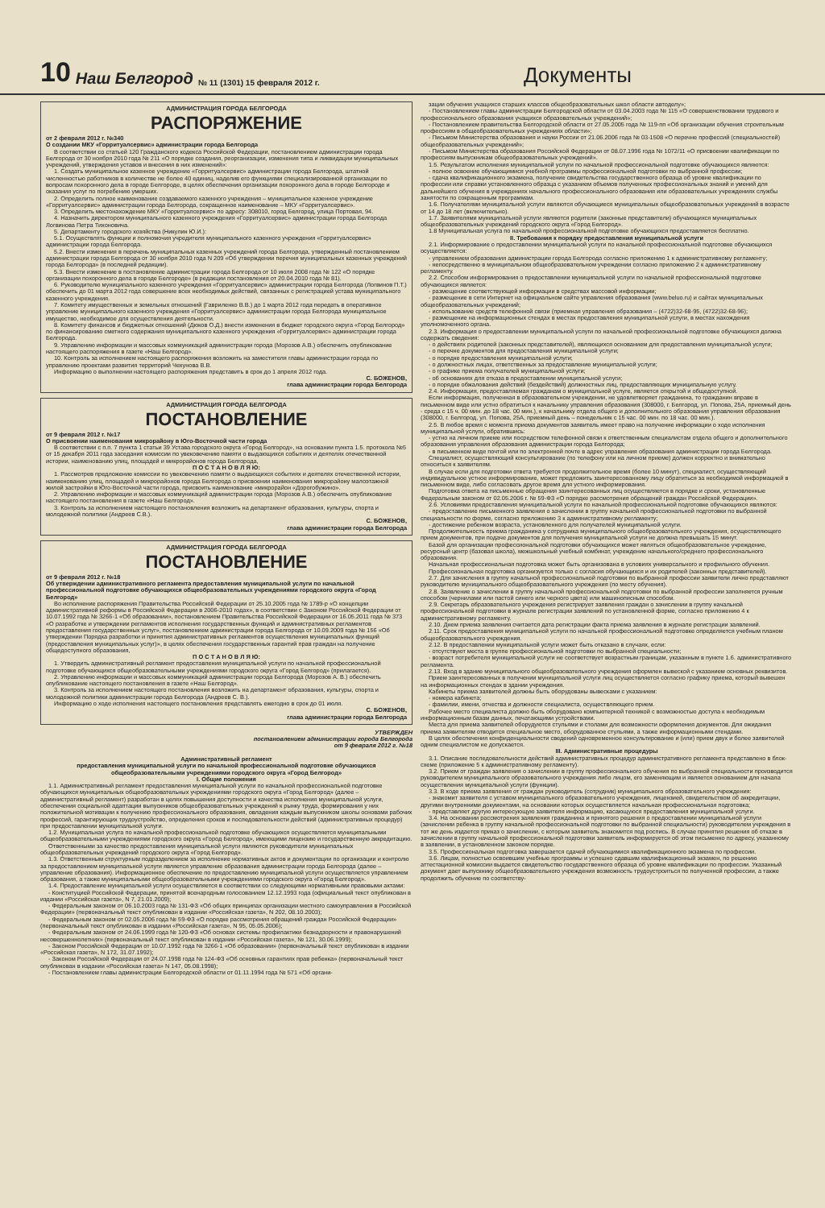10 Наш Белгород № 11 (1301) 15 февраля 2012 г. Документы
АДМИНИСТРАЦИЯ ГОРОДА БЕЛГОРОДА
РАСПОРЯЖЕНИЕ
от 2 февраля 2012 г. №340
О создании МКУ «Горритуалсервис» администрации города Белгорода
В соответствии со статьей 120 Гражданского кодекса Российской Федерации, постановлением администрации города Белгорода от 30 ноября 2010 года № 211 «О порядке создания, реорганизации, изменения типа и ликвидации муниципальных учреждений, утверждения уставов и внесения в них изменений»:
1. Создать муниципальное казенное учреждение «Горритуалсервис» администрации города Белгорода, штатной численностью работников в количестве не более 40 единиц, наделив его функциями специализированной организации по вопросам похоронного дела в городе Белгороде, в целях обеспечения организации похоронного дела в городе Белгороде и оказания услуг по погребению умерших.
2. Определить полное наименование создаваемого казенного учреждения – муниципальное казенное учреждение «Горритуалсервис» администрации города Белгорода, сокращенное наименование – МКУ «Горритуалсервис».
3. Определить местонахождение МКУ «Горритуалсервис» по адресу: 308010, город Белгород, улица Портовая, 94.
4. Назначить директором муниципального казенного учреждения «Горритуалсервис» администрации города Белгорода Логвинова Петра Тихоновича.
5. Департаменту городского хозяйства (Никулин Ю.И.):
5.1. Осуществлять функции и полномочия учредителя муниципального казенного учреждения «Горритуалсервис» администрации города Белгорода.
5.2. Внести изменения в перечень муниципальных казенных учреждений города Белгорода, утвержденный постановлением администрации города Белгорода от 30 ноября 2010 года N 209 «Об утверждении перечня муниципальных казенных учреждений города Белгорода» (в последней редакции).
5.3. Внести изменение в постановление администрации города Белгорода от 10 июля 2008 года № 122 «О порядке организации похоронного дела в городе Белгороде» (в редакции постановления от 20.04.2010 года № 81).
6. Руководителю муниципального казенного учреждения «Горритуалсервис» администрации города Белгорода (Логвинов П.Т.) обеспечить до 01 марта 2012 года совершение всех необходимых действий, связанных с регистрацией устава муниципального казенного учреждения.
7. Комитету имущественных и земельных отношений (Гавриленко В.В.) до 1 марта 2012 года передать в оперативное управление муниципального казенного учреждения «Горритуалсервис» администрации города Белгорода муниципальное имущество, необходимое для осуществления деятельности.
8. Комитету финансов и бюджетных отношений (Дюков О.Д.) внести изменения в бюджет городского округа «Город Белгород» по финансированию сметного содержания муниципального казенного учреждения «Горритуалсервис» администрации города Белгорода.
9. Управлению информации и массовых коммуникаций администрации города (Морозов А.В.) обеспечить опубликование настоящего распоряжения в газете «Наш Белгород».
10. Контроль за исполнением настоящего распоряжения возложить на заместителя главы администрации города по управлению проектами развития территорий Чехунова В.В.
Информацию о выполнении настоящего распоряжения представить в срок до 1 апреля 2012 года.
С. БОЖЕНОВ,
глава администрации города Белгорода
АДМИНИСТРАЦИЯ ГОРОДА БЕЛГОРОДА
ПОСТАНОВЛЕНИЕ
от 9 февраля 2012 г. №17
О присвоении наименования микрорайону в Юго-Восточной части города
В соответствии с п.п. 7 пункта 1 статьи 39 Устава городского округа «Город Белгород», на основании пункта 1.5. протокола №5 от 15 декабря 2011 года заседания комиссии по увековечению памяти о выдающихся событиях и деятелях отечественной истории, наименованию улиц, площадей и микрорайонов города Белгорода,
П О С Т А Н О В Л Я Ю:
1. Рассмотрев предложение комиссии по увековечению памяти о выдающихся событиях и деятелях отечественной истории, наименованию улиц, площадей и микрорайонов города Белгорода о присвоении наименования микрорайону малоэтажной жилой застройки в Юго-Восточной части города, присвоить наименование «микрорайон «Дорогобужино».
2. Управлению информации и массовых коммуникаций администрации города (Морозов А.В.) обеспечить опубликование настоящего постановления в газете «Наш Белгород».
3. Контроль за исполнением настоящего постановления возложить на департамент образования, культуры, спорта и молодежной политики (Андреев С.В.).
С. БОЖЕНОВ,
глава администрации города Белгорода
АДМИНИСТРАЦИЯ ГОРОДА БЕЛГОРОДА
ПОСТАНОВЛЕНИЕ
от 9 февраля 2012 г. №18
Об утверждении административного регламента предоставления муниципальной услуги по начальной профессиональной подготовке обучающихся общеобразовательных учреждениями городского округа «Город Белгород»
Во исполнение распоряжения Правительства Российской Федерации от 25.10.2005 года № 1789-р «О концепции административной реформы в Российской Федерации в 2006-2010 годах», в соответствии с Законом Российской Федерации от 10.07.1992 года № 3266-1 «Об образовании», постановлением Правительства Российской Федерации от 16.05.2011 года № 373 «О разработке и утверждении регламентов исполнения государственных функций и административных регламентов предоставления государственных услуг», постановлением администрации города Белгорода от 10.09.2009 года № 156 «Об утверждении Порядка разработки и принятия административных регламентов осуществления муниципальных функций (предоставления муниципальных услуг)», в целях обеспечения государственных гарантий прав граждан на получение общедоступного образования,
П О С Т А Н О В Л Я Ю:
1. Утвердить административный регламент предоставления муниципальной услуги по начальной профессиональной подготовке обучающихся общеобразовательными учреждениями городского округа «Город Белгород» (прилагается).
2. Управлению информации и массовых коммуникаций администрации города Белгорода (Морозов А. В.) обеспечить опубликование настоящего постановления в газете «Наш Белгород».
3. Контроль за исполнением настоящего постановления возложить на департамент образования, культуры, спорта и молодежной политики администрации города Белгорода (Андреев С. В.).
Информацию о ходе исполнения настоящего постановления представлять ежегодно в срок до 01 июля.
С. БОЖЕНОВ,
глава администрации города Белгорода
УТВЕРЖДЕН
постановлением администрации города Белгорода
от 9 февраля 2012 г. №18
Административный регламент
предоставления муниципальной услуги по начальной профессиональной подготовке обучающихся общеобразовательными учреждениями городского округа «Город Белгород»
I. Общие положения
1.1. Административный регламент предоставления муниципальной услуги по начальной профессиональной подготовке обучающихся муниципальных общеобразовательных учреждениями городского округа «Город Белгород» (далее – административный регламент) разработан в целях повышения доступности и качества исполнения муниципальной услуги, обеспечения социальной адаптации выпускников общеобразовательных учреждений к рынку труда, формирования у них положительной мотивации к получению профессионального образования, овладения каждым выпускником школы основами рабочих профессий, гарантирующих трудоустройство, определения сроков и последовательности действий (административных процедур) при предоставлении муниципальной услуги.
1.2. Муниципальная услуга по начальной профессиональной подготовке обучающихся осуществляется муниципальными общеобразовательными учреждениями городского округа «Город Белгород», имеющими лицензию и государственную аккредитацию.
Ответственными за качество предоставления муниципальной услуги являются руководители муниципальных общеобразовательных учреждений городского округа «Город Белгород».
1.3. Ответственным структурным подразделением за исполнение нормативных актов и документации по организации и контролю за предоставлением муниципальной услуги является управление образования администрации города Белгорода (далее – управление образования). Информационное обеспечение по предоставлению муниципальной услуги осуществляется управлением образования, а также муниципальными общеобразовательными учреждениями городского округа «Город Белгород».
1.4. Предоставление муниципальной услуги осуществляется в соответствии со следующими нормативными правовыми актами:
- Конституцией Российской Федерации, принятой всенародным голосованием 12.12.1993 года (официальный текст опубликован в издании «Российская газета», N 7, 21.01.2009);
- Федеральным законом от 06.10.2003 года № 131-ФЗ «Об общих принципах организации местного самоуправления в Российской Федерации» (первоначальный текст опубликован в издании «Российская газета», N 202, 08.10.2003);
- Федеральным законом от 02.05.2006 года № 59-ФЗ «О порядке рассмотрения обращений граждан Российской Федерации» (первоначальный текст опубликован в издании «Российская газета», N 95, 05.05.2006);
- Федеральным законом от 24.06.1999 года № 120-ФЗ «Об основах системы профилактики безнадзорности и правонарушений несовершеннолетних» (первоначальный текст опубликован в издании «Российская газета», № 121, 30.06.1999);
- Законом Российской Федерации от 10.07.1992 года № 3266-1 «Об образовании» (первоначальный текст опубликован в издании «Российская газета», N 172, 31.07.1992);
- Законом Российской Федерации от 24.07.1998 года № 124-ФЗ «Об основных гарантиях прав ребенка» (первоначальный текст опубликован в издании «Российская газета» N 147, 05.08.1998);
- Постановлением главы администрации Белгородской области от 01.11.1994 года № 571 «Об органи-
зации обучения учащихся старших классов общеобразовательных школ области автоделу»;
- Постановлением главы администрации Белгородской области от 03.04.2003 года № 115 «О совершенствовании трудового и профессионального образования учащихся образовательных учреждений»;
- Постановлением правительства Белгородской области от 27.05.2005 года № 119-пп «Об организации обучения строительным профессиям в общеобразовательных учреждениях области»;
- Письмом Министерства образования и науки России от 21.06.2006 года № 03-1508 «О перечне профессий (специальностей) общеобразовательных учреждений»;
- Письмом Министерства образования Российской Федерации от 08.07.1996 года № 1072/11 «О присвоении квалификации по профессиям выпускникам общеобразовательных учреждений».
1.5. Результатом исполнения муниципальной услуги по начальной профессиональной подготовке обучающихся являются:
- полное освоение обучающимися учебной программы профессиональной подготовки по выбранной профессии;
- сдача квалификационного экзамена, получение свидетельства государственного образца об уровне квалификации по профессии или справки установленного образца с указанием объемов полученных профессиональных знаний и умений для дальнейшего обучения в учреждениях начального профессионального образования или образовательных учреждениях службы занятости по сокращенным программам.
1.6. Получателями муниципальной услуги являются обучающиеся муниципальных общеобразовательных учреждений в возрасте от 14 до 18 лет (включительно).
1.7. Заявителями муниципальной услуги являются родители (законные представители) обучающихся муниципальных общеобразовательных учреждений городского округа «Город Белгород».
1.8 Муниципальная услуга по начальной профессиональной подготовке обучающихся предоставляется бесплатно.
II. Требования к порядку предоставления муниципальной услуги
2.1. Информирование о предоставлении муниципальной услуги по начальной профессиональной подготовке обучающихся осуществляется:
- управлением образования администрации города Белгорода согласно приложению 1 к административному регламенту;
- непосредственно в муниципальном общеобразовательном учреждении согласно приложению 2 к административному регламенту.
2.2. Способом информирования о предоставлении муниципальной услуги по начальной профессиональной подготовке обучающихся является:
- размещение соответствующей информации в средствах массовой информации;
- размещение в сети Интернет на официальном сайте управления образования (www.beluo.ru) и сайтах муниципальных общеобразовательных учреждений;
- использование средств телефонной связи (приемная управления образования – (4722)32-68-95, (4722)32-68-96);
- размещение на информационных стендах в местах предоставления муниципальной услуги, в местах нахождения уполномоченного органа.
2.3. Информация о предоставлении муниципальной услуги по начальной профессиональной подготовке обучающихся должна содержать сведения:
- о действиях родителей (законных представителей), являющихся основанием для предоставления муниципальной услуги;
- о перечне документов для предоставления муниципальной услуги;
- о порядке предоставления муниципальной услуги;
- о должностных лицах, ответственных за предоставление муниципальной услуги;
- о графике приема получателей муниципальной услуги;
- об основаниях для отказа в предоставлении муниципальной услуги;
- о порядке обжалования действий (бездействий) должностных лиц, предоставляющих муниципальную услугу.
2.4. Информация, предоставляемая гражданам о муниципальной услуге, является открытой и общедоступной.
Если информация, полученная в образовательном учреждении, не удовлетворяет гражданина, то гражданин вправе в письменном виде или устно обратиться к начальнику управления образования (308000, г. Белгород, ул. Попова, 25А, приемный день - среда с 15 ч. 00 мин. до 18 час. 00 мин.), к начальнику отдела общего и дополнительного образования управления образования (308000, г. Белгород, ул. Попова, 25А, приемный день – понедельник с 15 час. 00 мин. по 18 час. 00 мин.).
2.5. В любое время с момента приема документов заявитель имеет право на получение информации о ходе исполнения муниципальной услуги, обратившись:
- устно на личном приеме или посредством телефонной связи к ответственным специалистам отдела общего и дополнительного образования управления образования администрации города Белгорода;
- в письменном виде почтой или по электронной почте в адрес управления образования администрации города Белгорода.
Специалист, осуществляющий консультирование (по телефону или на личном приеме) должен корректно и внимательно относиться к заявителям.
В случае если для подготовки ответа требуется продолжительное время (более 10 минут), специалист, осуществляющий индивидуальное устное информирование, может предложить заинтересованному лицу обратиться за необходимой информацией в письменном виде, либо согласовать другое время для устного информирования.
Подготовка ответа на письменные обращения заинтересованных лиц осуществляется в порядке и сроки, установленные Федеральным законом от 02.05.2006 г. № 59-ФЗ «О порядке рассмотрения обращений граждан Российской Федерации».
2.6. Условиями предоставления муниципальной услуги по начальной профессиональной подготовке обучающихся являются:
- предоставление письменного заявления о зачислении в группу начальной профессиональной подготовки по выбранной специальности по форме, согласно приложению 3 к административному регламенту;
- достижение ребенком возраста, установленного для получателей муниципальной услуги.
Продолжительность приема гражданина у сотрудника муниципального общеобразовательного учреждения, осуществляющего прием документов, при подаче документов для получения муниципальной услуги не должна превышать 15 минут.
Базой для организации профессиональной подготовки обучающихся может являться общеобразовательное учреждение, ресурсный центр (базовая школа), межшкольный учебный комбинат, учреждение начального/среднего профессионального образования.
Начальная профессиональная подготовка может быть организована в условиях универсального и профильного обучения.
Профессиональная подготовка организуется только с согласия обучающихся и их родителей (законных представителей).
2.7. Для зачисления в группу начальной профессиональной подготовки по выбранной профессии заявители лично представляют руководителю муниципального общеобразовательного учреждения (по месту обучения).
2.8. Заявление о зачислении в группу начальной профессиональной подготовки по выбранной профессии заполняется ручным способом (чернилами или пастой синего или черного цвета) или машинописным способом.
2.9. Секретарь образовательного учреждения регистрирует заявления граждан о зачислении в группу начальной профессиональной подготовки в журнале регистрации заявлений по установленной форме, согласно приложению 4 к административному регламенту.
2.10. Днем приема заявления считается дата регистрации факта приема заявления в журнале регистрации заявлений.
2.11. Срок предоставления муниципальной услуги по начальной профессиональной подготовке определяется учебным планом общеобразовательного учреждения.
2.12. В предоставлении муниципальной услуги может быть отказано в случаях, если:
- отсутствуют места в группе профессиональной подготовки по выбранной специальности;
- возраст потребителя муниципальной услуги не соответствует возрастным границам, указанным в пункте 1.6. административного регламента.
2.13. Вход в здание муниципального общеобразовательного учреждения оформлен вывеской с указанием основных реквизитов.
Прием заинтересованных в получении муниципальной услуги лиц осуществляется согласно графику приема, который вывешен на информационных стендах в здании учреждения.
Кабинеты приема заявителей должны быть оборудованы вывесками с указанием:
- номера кабинета;
- фамилии, имени, отчества и должности специалиста, осуществляющего прием.
Рабочее место специалиста должно быть оборудовано компьютерной техникой с возможностью доступа к необходимым информационным базам данных, печатающими устройствами.
Места для приема заявителей оборудуются стульями и столами для возможности оформления документов. Для ожидания приема заявителям отводится специальное место, оборудованное стульями, а также информационными стендами.
В целях обеспечения конфиденциальности сведений одновременное консультирование и (или) прием двух и более заявителей одним специалистом не допускается.
III. Административные процедуры
3.1. Описание последовательности действий административных процедур административного регламента представлено в блок-схеме (приложение 5 к административному регламенту).
3.2. Прием от граждан заявления о зачислении в группу профессионального обучения по выбранной специальности производится руководителем муниципального образовательного учреждения либо лицом, его заменяющим и является основанием для начала осуществления муниципальной услуги (функции).
3.3. В ходе приема заявления от граждан руководитель (сотрудник) муниципального образовательного учреждения:
- знакомит заявителя с уставом муниципального образовательного учреждения, лицензией, свидетельством об аккредитации, другими внутренними документами, на основании которых осуществляется начальная профессиональная подготовка;
- представляет другую интересующую заявителя информацию, касающуюся предоставления муниципальной услуги.
3.4. На основании рассмотрения заявления гражданина и принятого решения о предоставлении муниципальной услуги (зачислении ребенка в группу начальной профессиональной подготовки по выбранной специальности) руководителем учреждения в тот же день издается приказ о зачислении, с которым заявитель знакомится под роспись. В случае принятия решения об отказе в зачислении в группу начальной профессиональной подготовки заявитель информируется об этом письменно по адресу, указанному в заявлении, в установленном законом порядке.
3.5. Профессиональная подготовка завершается сдачей обучающимися квалификационного экзамена по профессии.
3.6. Лицам, полностью освоившим учебные программы и успешно сдавшим квалификационный экзамен, по решению аттестационной комиссии выдается свидетельство государственного образца об уровне квалификации по профессии. Указанный документ дает выпускнику общеобразовательного учреждения возможность трудоустроиться по полученной профессии, а также продолжить обучение по соответству-